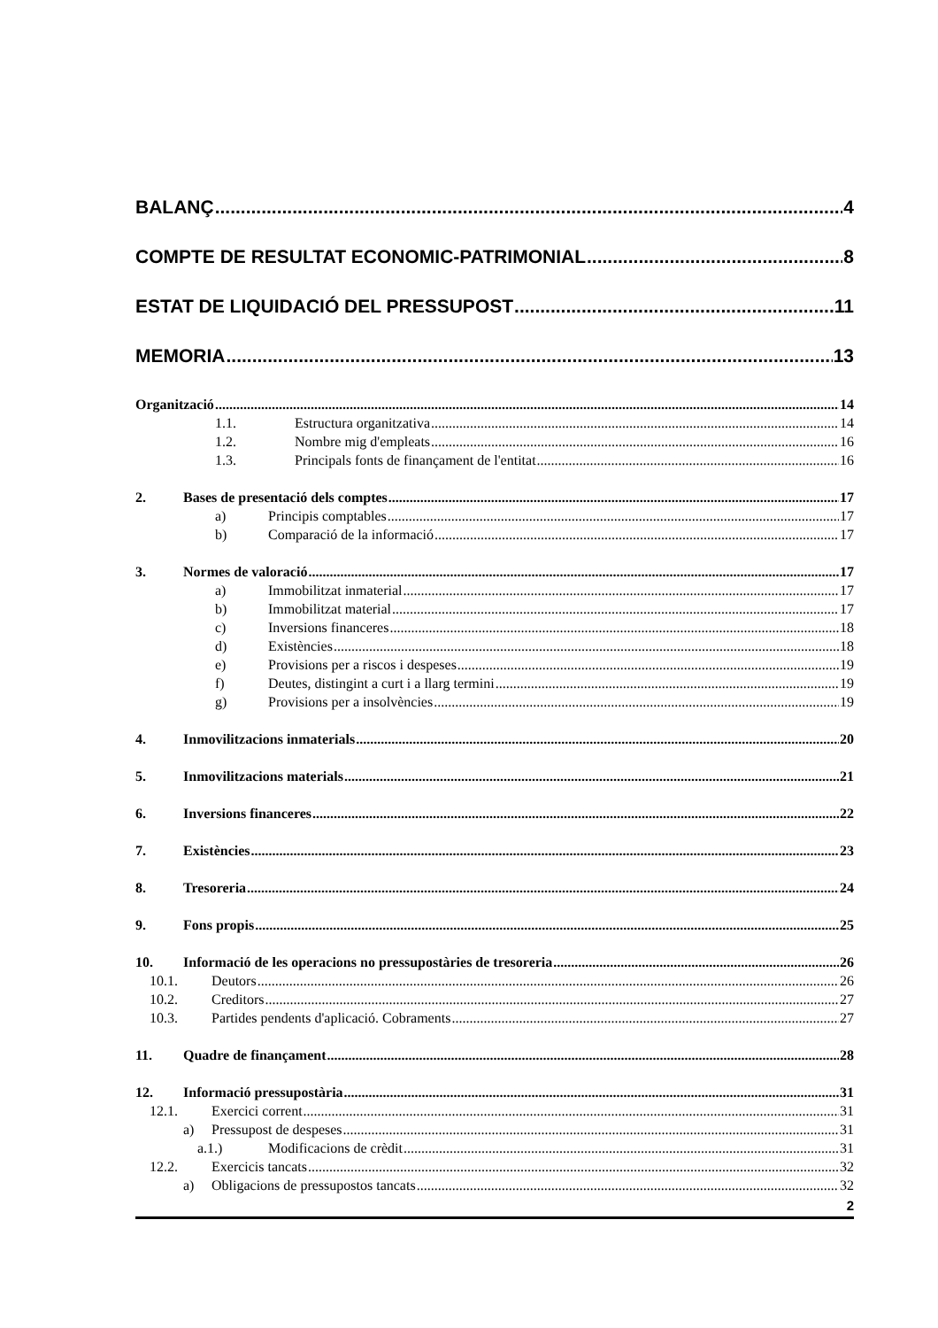BALANÇ 4
COMPTE DE RESULTAT ECONOMIC-PATRIMONIAL 8
ESTAT DE LIQUIDACIÓ DEL PRESSUPOST 11
MEMORIA 13
Organització 14
1.1. Estructura organitzativa 14
1.2. Nombre mig d'empleats 16
1.3. Principals fonts de finançament de l'entitat 16
2. Bases de presentació dels comptes 17
a) Principis comptables 17
b) Comparació de la informació 17
3. Normes de valoració 17
a) Immobilitzat inmaterial 17
b) Immobilitzat material 17
c) Inversions financeres 18
d) Existències 18
e) Provisions per a riscos i despeses 19
f) Deutes, distingint a curt i a llarg termini 19
g) Provisions per a insolvències 19
4. Inmovilitzacions inmaterials 20
5. Inmovilitzacions materials 21
6. Inversions financeres 22
7. Existències 23
8. Tresoreria 24
9. Fons propis 25
10. Informació de les operacions no pressupostàries de tresoreria 26
10.1. Deutors 26
10.2. Creditors 27
10.3. Partides pendents d'aplicació. Cobraments 27
11. Quadre de finançament 28
12. Informació pressupostària 31
12.1. Exercici corrent 31
a) Pressupost de despeses 31
a.1.) Modificacions de crèdit 31
12.2. Exercicis tancats 32
a) Obligacions de pressupostos tancats 32
2